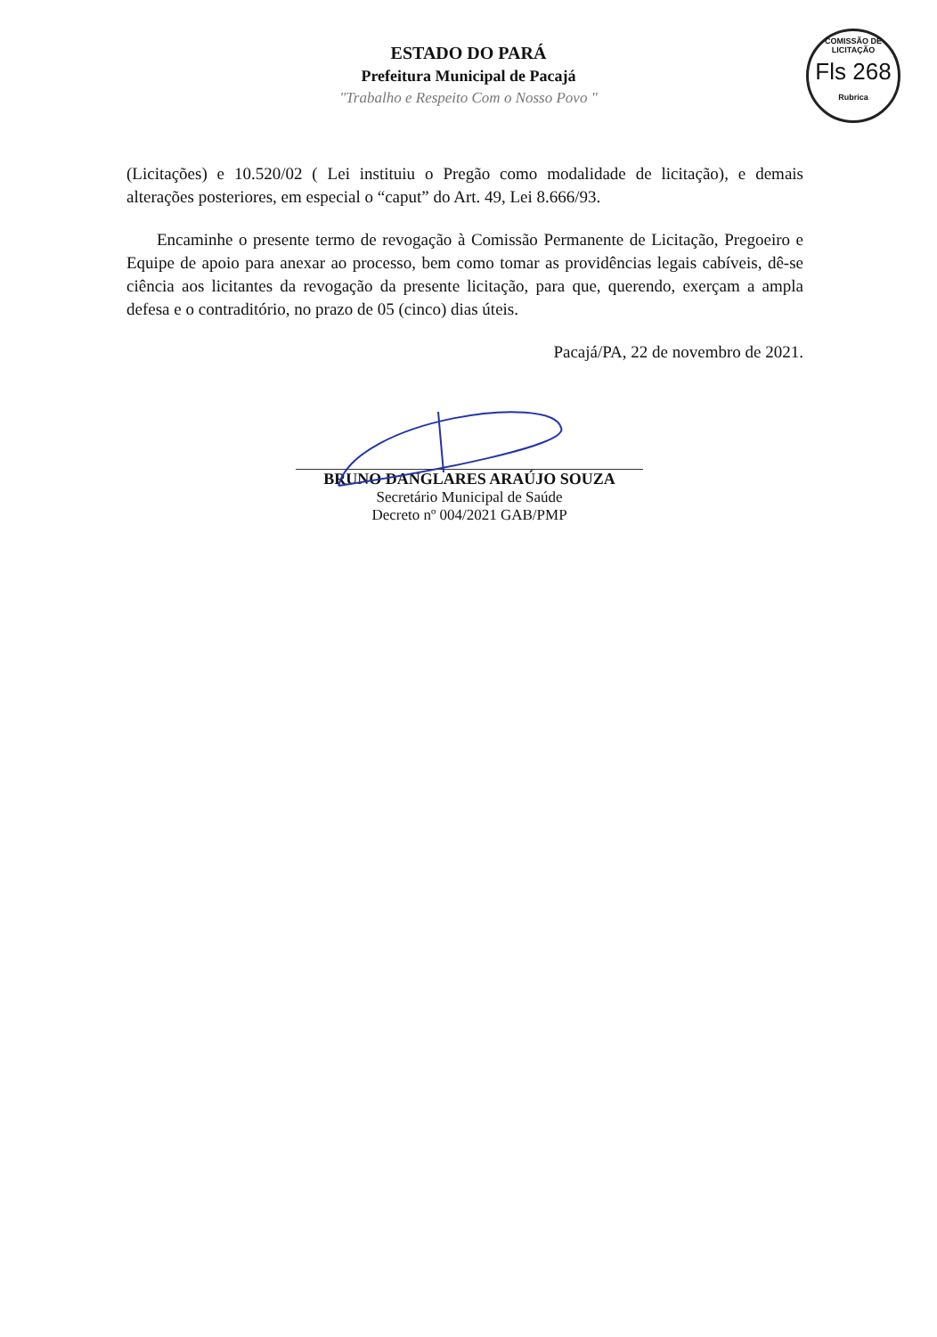ESTADO DO PARÁ
Prefeitura Municipal de Pacajá
"Trabalho e Respeito Com o Nosso Povo "
COMISSÃO DE LICITAÇÃO
Fls 268
Rubrica
(Licitações) e 10.520/02 ( Lei instituiu o Pregão como modalidade de licitação), e demais alterações posteriores, em especial o “caput” do Art. 49, Lei 8.666/93.
Encaminhe o presente termo de revogação à Comissão Permanente de Licitação, Pregoeiro e Equipe de apoio para anexar ao processo, bem como tomar as providências legais cabíveis, dê-se ciência aos licitantes da revogação da presente licitação, para que, querendo, exerçam a ampla defesa e o contraditório, no prazo de 05 (cinco) dias úteis.
Pacajá/PA, 22 de novembro de 2021.
BRUNO DANGLARES ARAÚJO SOUZA
Secretário Municipal de Saúde
Decreto nº 004/2021 GAB/PMP